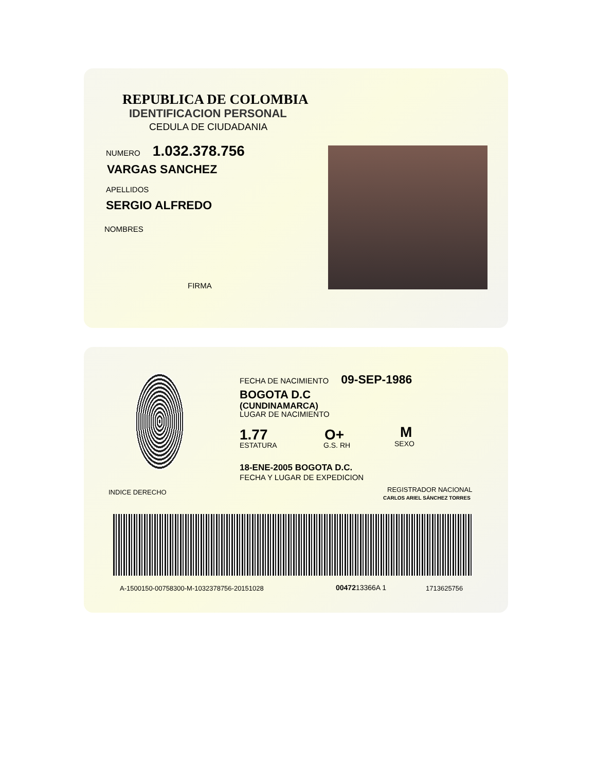REPUBLICA DE COLOMBIA
IDENTIFICACION PERSONAL
CEDULA DE CIUDADANIA
NUMERO 1.032.378.756
VARGAS SANCHEZ
APELLIDOS
SERGIO ALFREDO
NOMBRES
FIRMA
INDICE DERECHO
FECHA DE NACIMIENTO 09-SEP-1986
BOGOTA D.C
(CUNDINAMARCA)
LUGAR DE NACIMIENTO
1.77
ESTATURA
O+
G.S. RH
M
SEXO
18-ENE-2005 BOGOTA D.C.
FECHA Y LUGAR DE EXPEDICION
REGISTRADOR NACIONAL
CARLOS ARIEL SÁNCHEZ TORRES
A-1500150-00758300-M-1032378756-20151028
0047213366A 1 1713625756